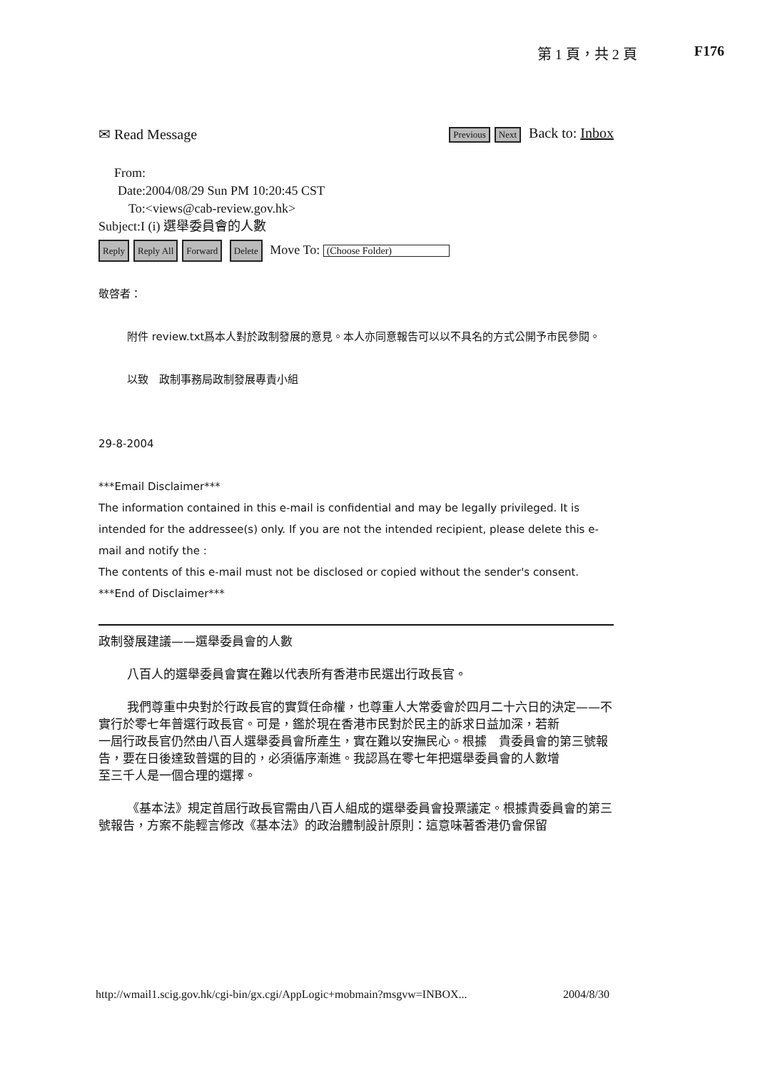第 1 頁，共 2 頁 F176
✉ Read Message
Previous Next Back to: Inbox
From:
Date:2004/08/29 Sun PM 10:20:45 CST
To:<views@cab-review.gov.hk>
Subject:I (i) 選舉委員會的人數
Reply Reply All Forward Delete Move To: (Choose Folder)
敬啓者：
附件 review.txt爲本人對於政制發展的意見。本人亦同意報告可以以不具名的方式公開予市民參閱。
以致　政制事務局政制發展專責小組
29-8-2004
***Email Disclaimer***
The information contained in this e-mail is confidential and may be legally privileged. It is intended for the addressee(s) only. If you are not the intended recipient, please delete this e-mail and notify the :
The contents of this e-mail must not be disclosed or copied without the sender's consent.
***End of Disclaimer***
政制發展建議——選舉委員會的人數
八百人的選舉委員會實在難以代表所有香港市民選出行政長官。
我們尊重中央對於行政長官的實質任命權，也尊重人大常委會於四月二十六日的決定——不實行於零七年普選行政長官。可是，鑑於現在香港市民對於民主的訴求日益加深，若新
一屆行政長官仍然由八百人選舉委員會所產生，實在難以安撫民心。根據　貴委員會的第三號報告，要在日後達致普選的目的，必須循序漸進。我認爲在零七年把選舉委員會的人數增
至三千人是一個合理的選擇。
《基本法》規定首屆行政長官需由八百人組成的選舉委員會投票議定。根據貴委員會的第三號報告，方案不能輕言修改《基本法》的政治體制設計原則：這意味著香港仍會保留
http://wmail1.scig.gov.hk/cgi-bin/gx.cgi/AppLogic+mobmain?msgvw=INBOX... 2004/8/30